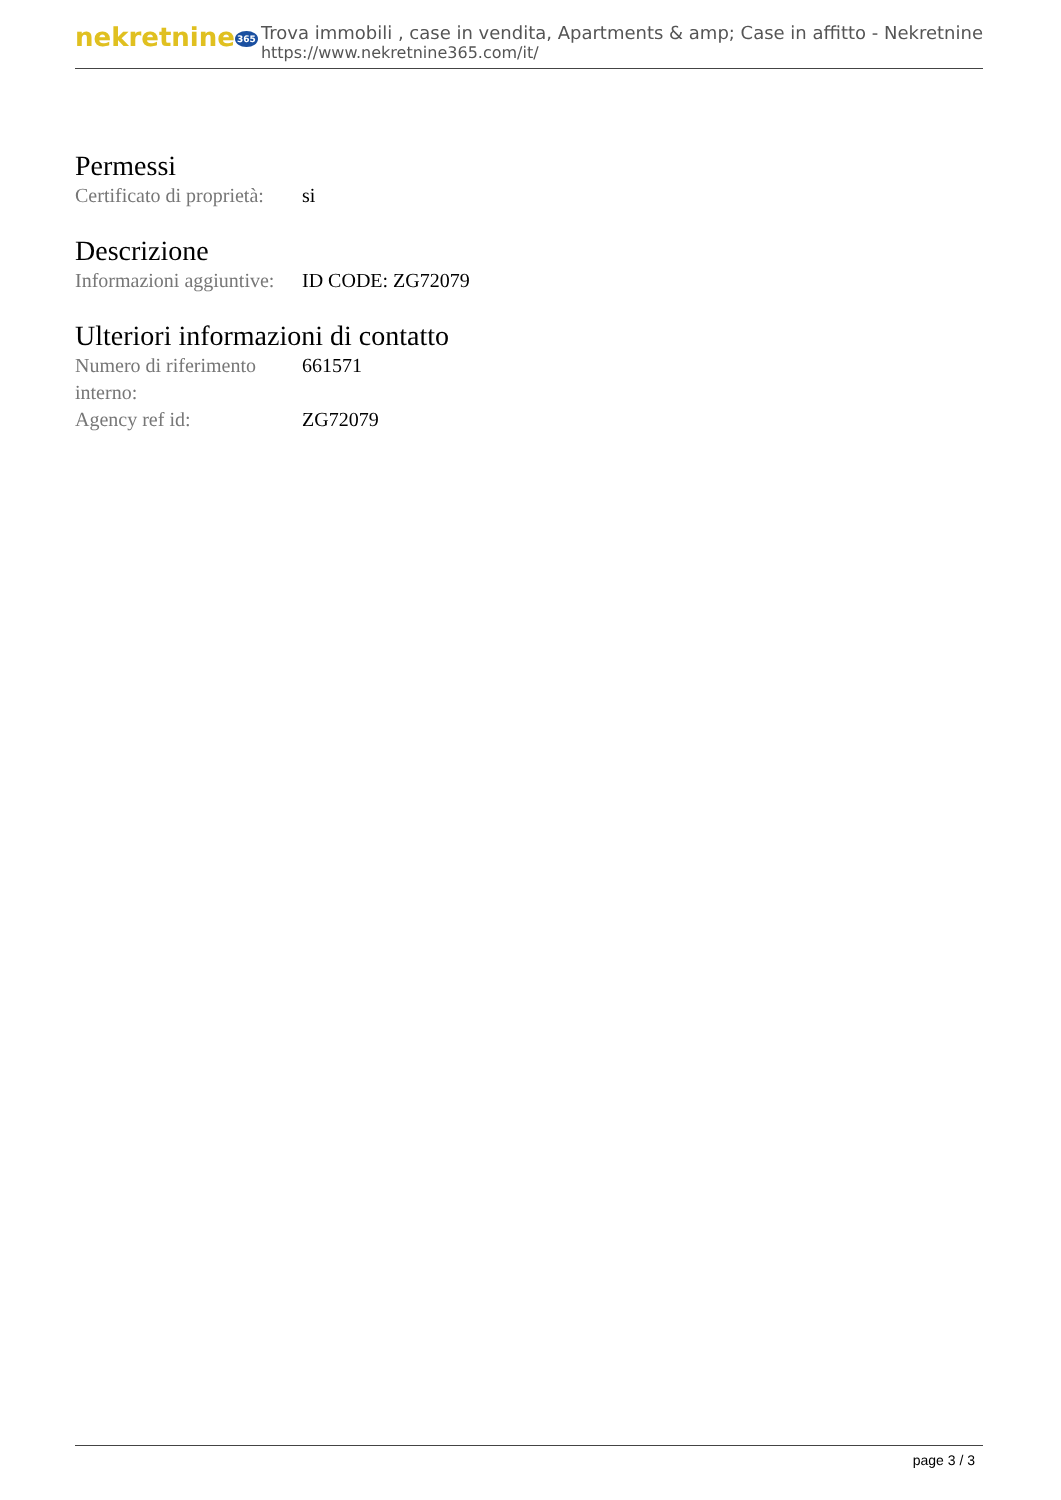nekretnine365
Trova immobili , case in vendita, Apartments & amp; Case in affitto - Nekretnine
https://www.nekretnine365.com/it/
Permessi
| Certificato di proprietà: | si |
Descrizione
| Informazioni aggiuntive: | ID CODE: ZG72079 |
Ulteriori informazioni di contatto
| Numero di riferimento interno: | 661571 |
| Agency ref id: | ZG72079 |
page 3 / 3